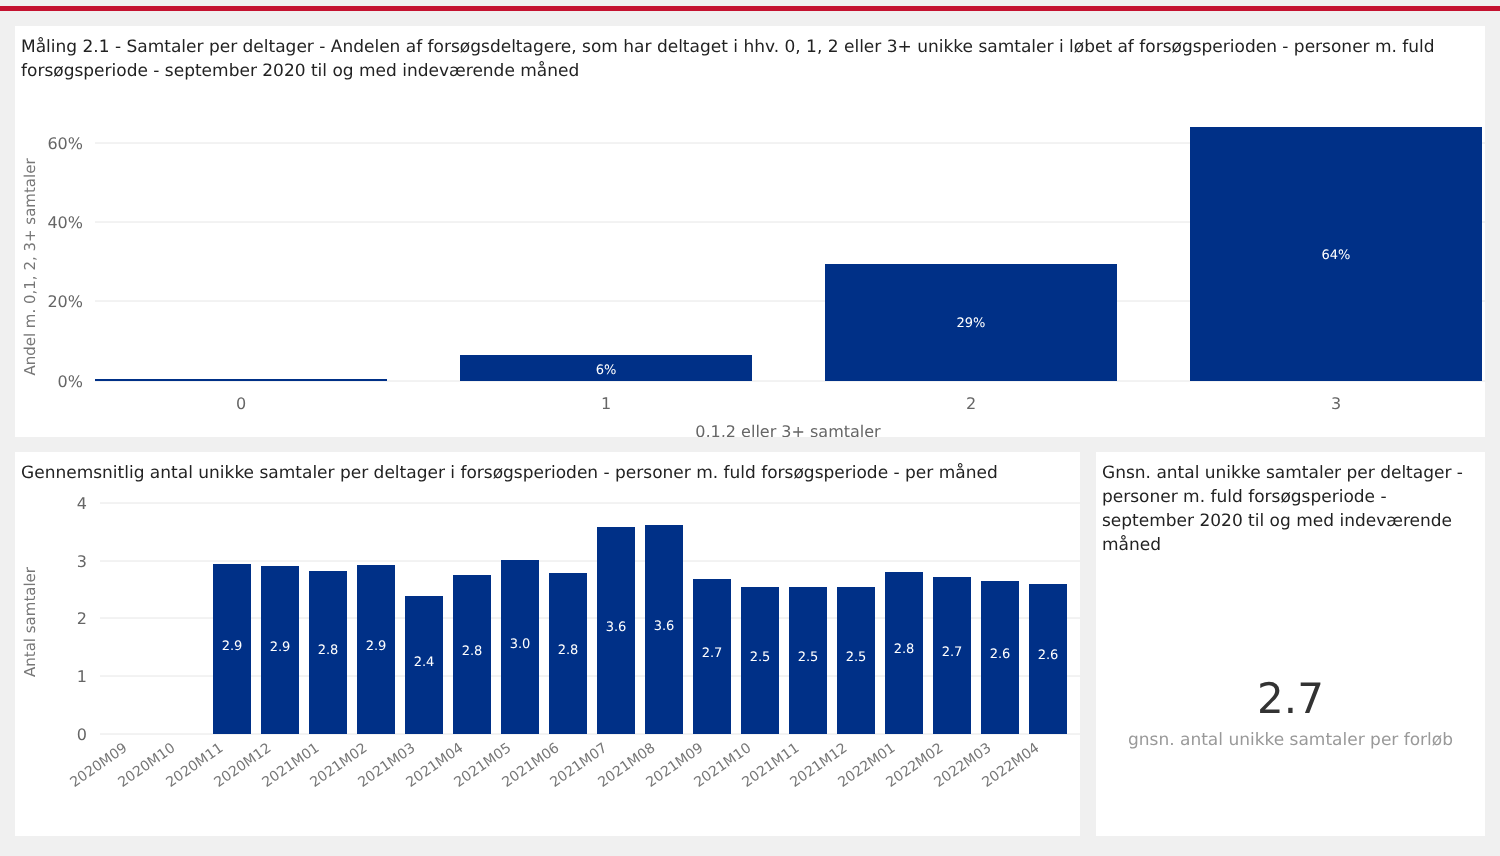Måling 2.1 - Samtaler per deltager - Andelen af forsøgsdeltagere, som har deltaget i hhv. 0, 1, 2 eller 3+ unikke samtaler i løbet af forsøgsperioden - personer m. fuld forsøgsperiode - september 2020 til og med indeværende måned
60%
40%
20%
0%
Andel m. 0,1, 2, 3+ samtaler
6%
29%
64%
0
1
2
3
0,1,2 eller 3+ samtaler
Gennemsnitlig antal unikke samtaler per deltager i forsøgsperioden - personer m. fuld forsøgsperiode - per måned
4
3
2
1
0
Antal samtaler
2.9
2.9
2.8
2.9
2.4
2.8
3.0
2.8
3.6
3.6
2.7
2.5
2.5
2.5
2.8
2.7
2.6
2.6
2020M09
2020M10
2020M11
2020M12
2021M01
2021M02
2021M03
2021M04
2021M05
2021M06
2021M07
2021M08
2021M09
2021M10
2021M11
2021M12
2022M01
2022M02
2022M03
2022M04
Gnsn. antal unikke samtaler per deltager - personer m. fuld forsøgsperiode - september 2020 til og med indeværende måned
2.7
gnsn. antal unikke samtaler per forløb